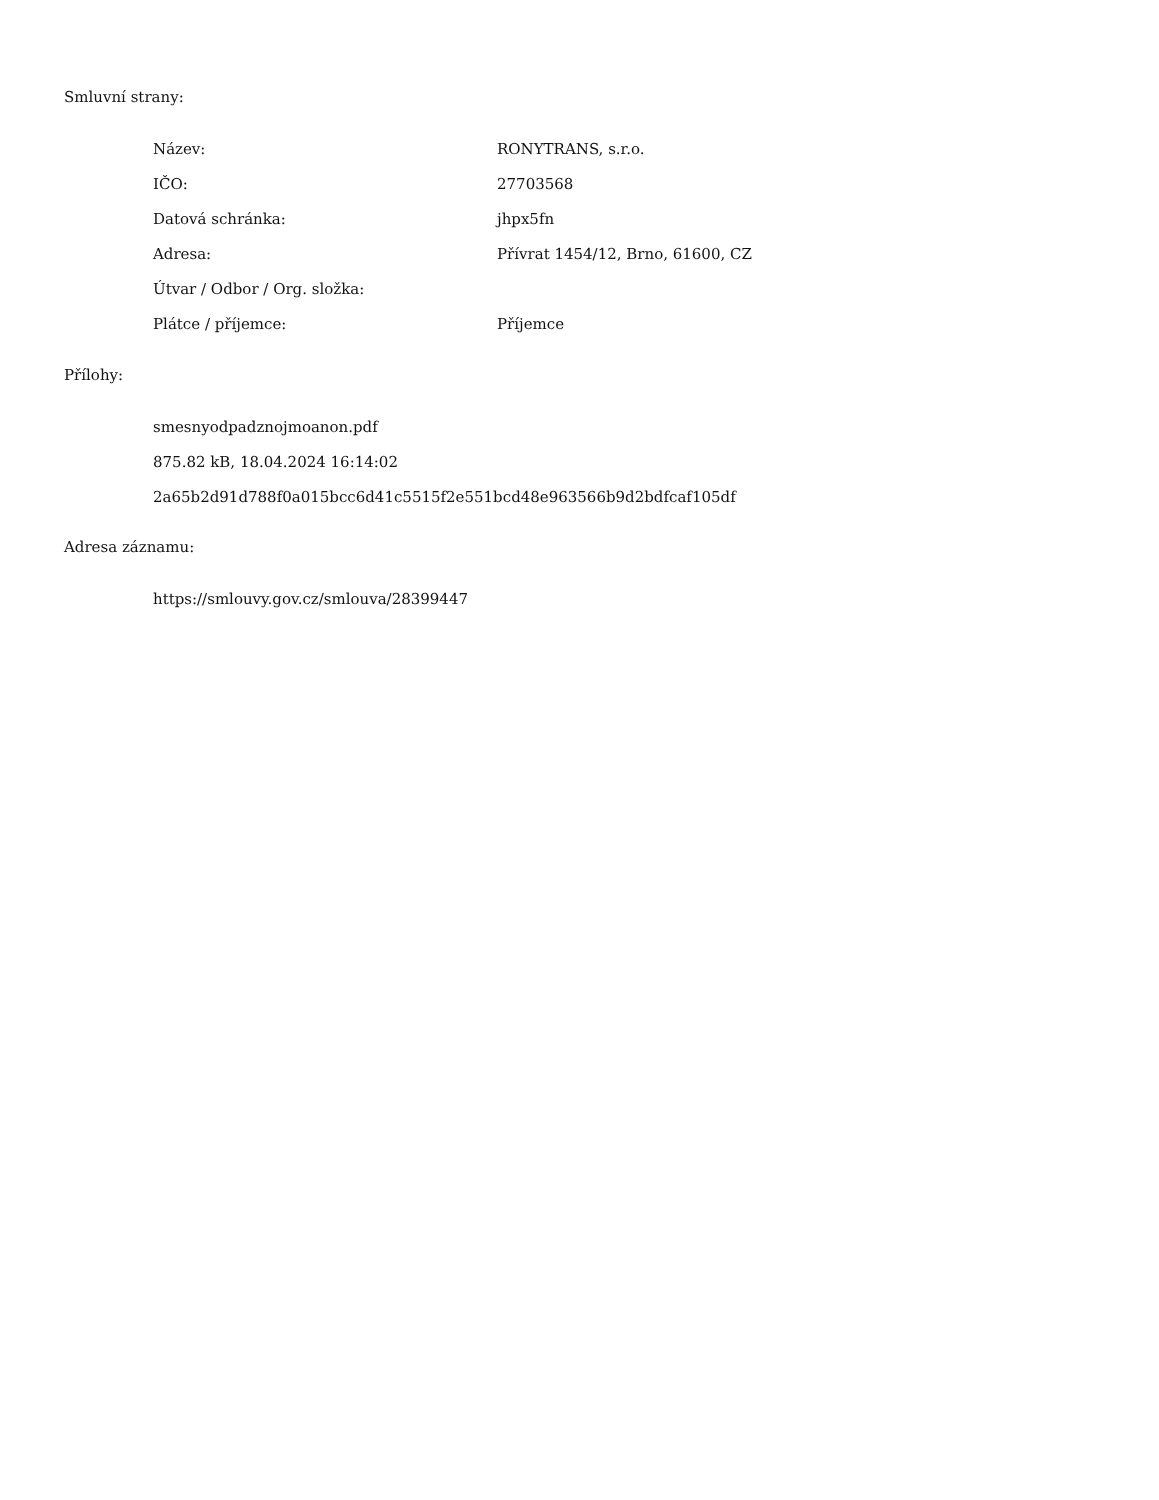Smluvní strany:
| Název: | RONYTRANS, s.r.o. |
| IČO: | 27703568 |
| Datová schránka: | jhpx5fn |
| Adresa: | Přívrat 1454/12, Brno, 61600, CZ |
| Útvar / Odbor / Org. složka: | |
| Plátce / příjemce: | Příjemce |
Přílohy:
| smesnyodpadznojmoanon.pdf |
| 875.82 kB, 18.04.2024 16:14:02 |
| 2a65b2d91d788f0a015bcc6d41c5515f2e551bcd48e963566b9d2bdfcaf105df |
Adresa záznamu:
| https://smlouvy.gov.cz/smlouva/28399447 |